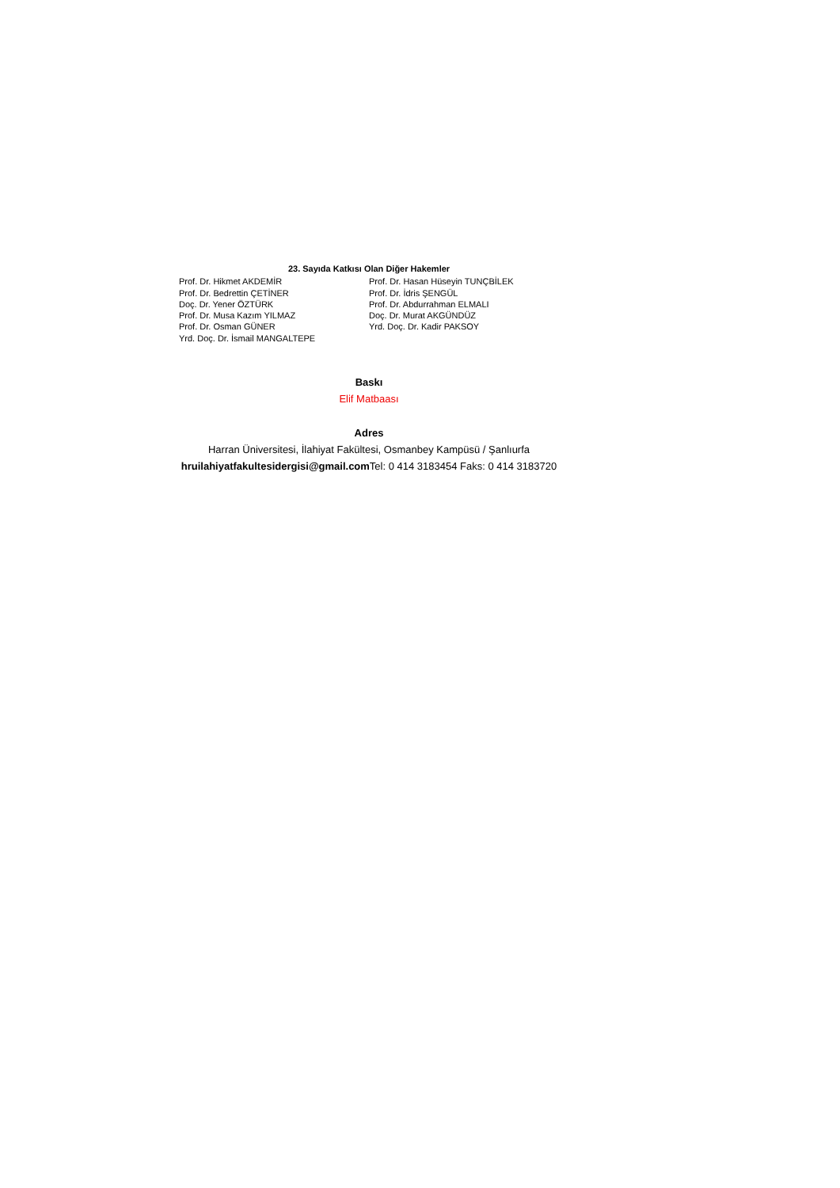23. Sayıda Katkısı Olan Diğer Hakemler
Prof. Dr. Hikmet AKDEMİR
Prof. Dr. Bedrettin ÇETİNER
Doç. Dr. Yener ÖZTÜRK
Prof. Dr. Musa Kazım YILMAZ
Prof. Dr. Osman GÜNER
Yrd. Doç. Dr. İsmail MANGALTEPE
Prof. Dr. Hasan Hüseyin TUNÇBİLEK
Prof. Dr. İdris ŞENGÜL
Prof. Dr. Abdurrahman ELMALI
Doç. Dr. Murat AKGÜNDÜZ
Yrd. Doç. Dr. Kadir PAKSOY
Baskı
Elif Matbaası
Adres
Harran Üniversitesi, İlahiyat Fakültesi, Osmanbey Kampüsü / Şanlıurfa
hruilahiyatfakultesidergisi@gmail.com Tel: 0 414 3183454 Faks: 0 414 3183720